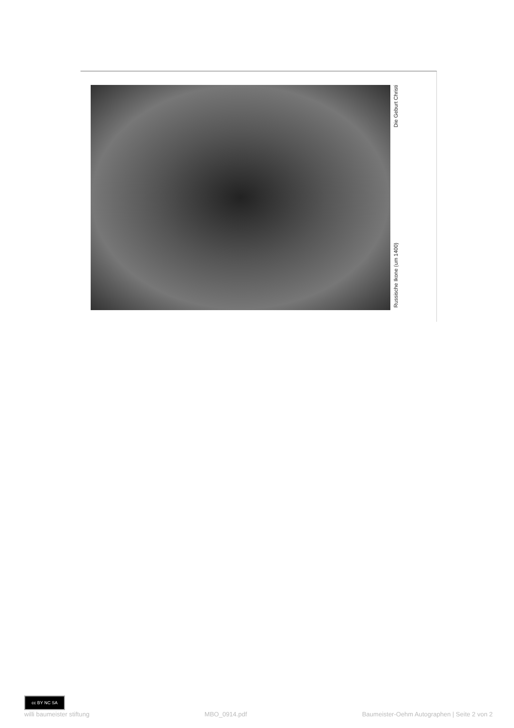Die Geburt Christi
Russische Ikone (um 1400)
cc BY NC SA
willi baumeister stiftung MBO_0914.pdf Baumeister-Oehm Autographen | Seite 2 von 2